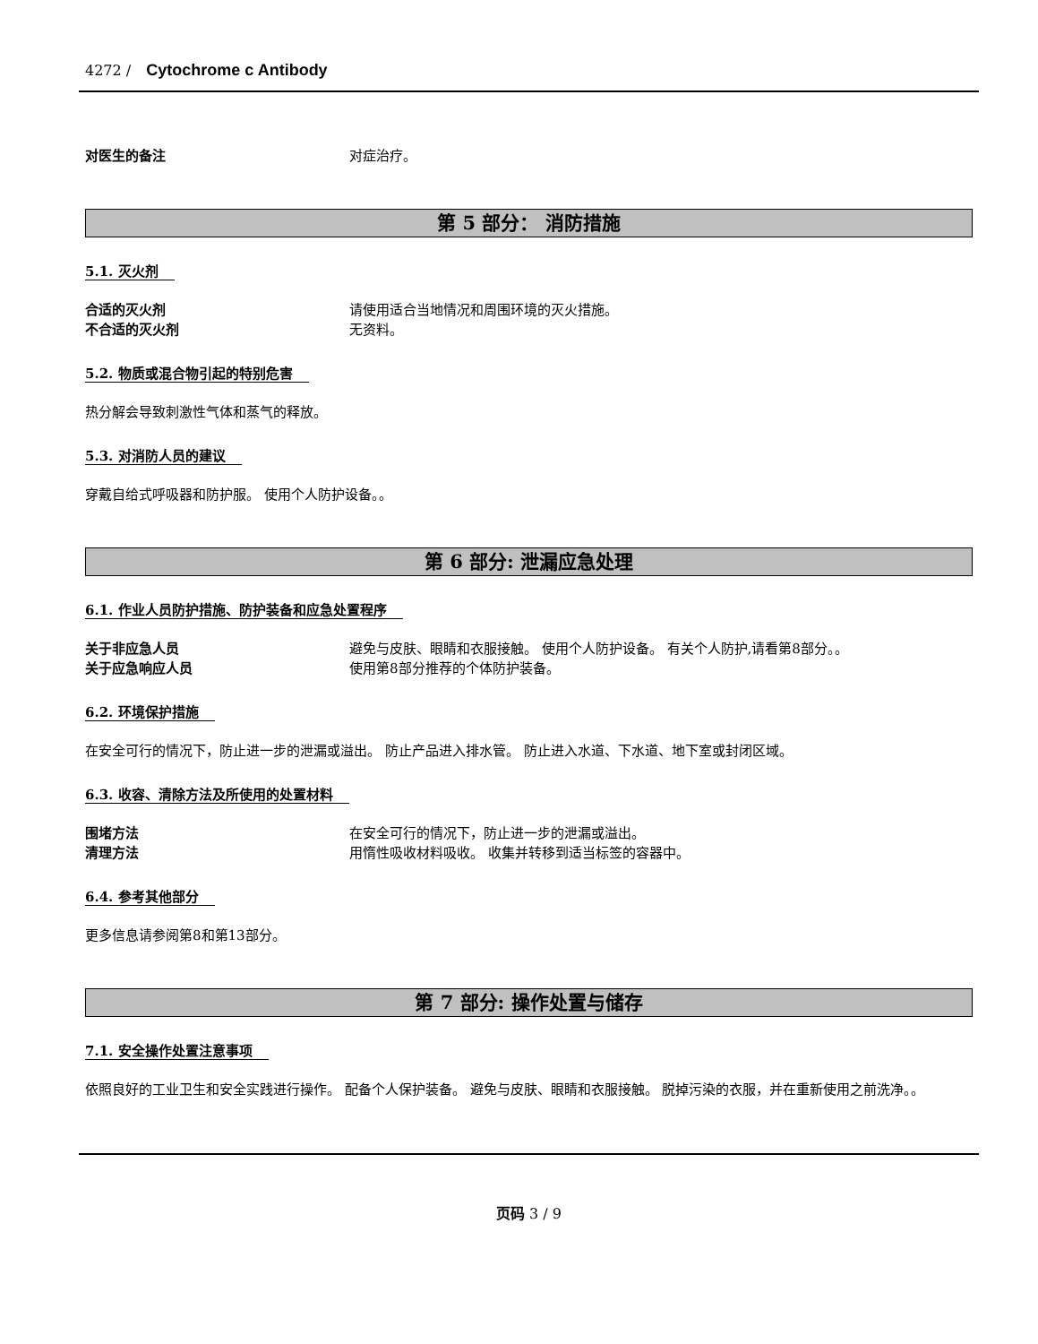4272 / Cytochrome c Antibody
对医生的备注 对症治疗。
第 5 部分： 消防措施
5.1. 灭火剂
合适的灭火剂 请使用适合当地情况和周围环境的灭火措施。
不合适的灭火剂 无资料。
5.2. 物质或混合物引起的特别危害
热分解会导致刺激性气体和蒸气的释放。
5.3. 对消防人员的建议
穿戴自给式呼吸器和防护服。 使用个人防护设备。。
第 6 部分: 泄漏应急处理
6.1. 作业人员防护措施、防护装备和应急处置程序
关于非应急人员 避免与皮肤、眼睛和衣服接触。 使用个人防护设备。 有关个人防护,请看第8部分。。
关于应急响应人员 使用第8部分推荐的个体防护装备。
6.2. 环境保护措施
在安全可行的情况下，防止进一步的泄漏或溢出。 防止产品进入排水管。 防止进入水道、下水道、地下室或封闭区域。
6.3. 收容、清除方法及所使用的处置材料
围堵方法 在安全可行的情况下，防止进一步的泄漏或溢出。
清理方法 用惰性吸收材料吸收。 收集并转移到适当标签的容器中。
6.4. 参考其他部分
更多信息请参阅第8和第13部分。
第 7 部分: 操作处置与储存
7.1. 安全操作处置注意事项
依照良好的工业卫生和安全实践进行操作。 配备个人保护装备。 避免与皮肤、眼睛和衣服接触。 脱掉污染的衣服，并在重新使用之前洗净。。
页码 3 / 9